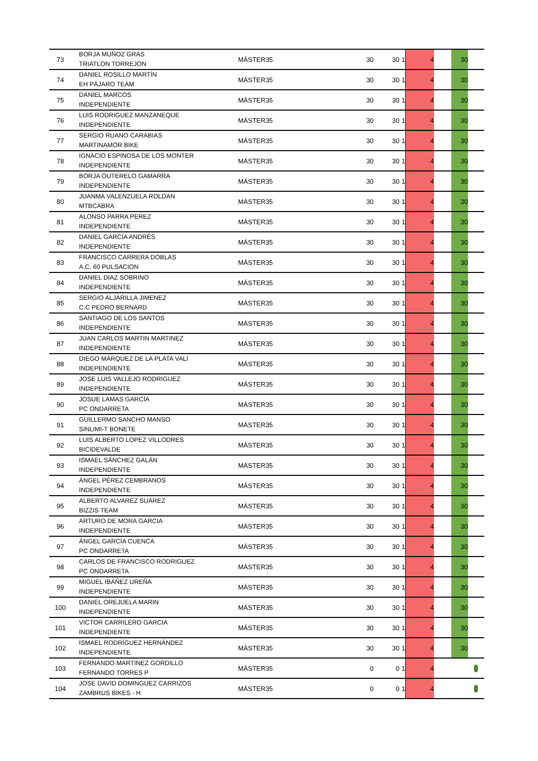| 73 | BORJA MUÑOZ GRAS TRIATLON TORREJON | MÁSTER35 | 30 | 30 | 1 | 4 | | 30 | |
| 74 | DANIEL ROSILLO MARTÍN EH PÁJARO TEAM | MÁSTER35 | 30 | 30 | 1 | 4 | | 30 | |
| 75 | DANIEL MARCOS INDEPENDIENTE | MÁSTER35 | 30 | 30 | 1 | 4 | | 30 | |
| 76 | LUIS RODRIGUEZ MANZANEQUE INDEPENDIENTE | MÁSTER35 | 30 | 30 | 1 | 4 | | 30 | |
| 77 | SERGIO RUANO CARABIAS MARTINAMOR BIKE | MÁSTER35 | 30 | 30 | 1 | 4 | | 30 | |
| 78 | IGNACIO ESPINOSA DE LOS MONTER INDEPENDIENTE | MÁSTER35 | 30 | 30 | 1 | 4 | | 30 | |
| 79 | BORJA OUTERELO GAMARRA INDEPENDIENTE | MÁSTER35 | 30 | 30 | 1 | 4 | | 30 | |
| 80 | JUANMA VALENZUELA ROLDAN MTBCABRA | MÁSTER35 | 30 | 30 | 1 | 4 | | 30 | |
| 81 | ALONSO PARRA PEREZ INDEPENDIENTE | MÁSTER35 | 30 | 30 | 1 | 4 | | 30 | |
| 82 | DANIEL GARCÍA ANDRÉS INDEPENDIENTE | MÁSTER35 | 30 | 30 | 1 | 4 | | 30 | |
| 83 | FRANCISCO CARRERA DOBLAS A.C. 60 PULSACION | MÁSTER35 | 30 | 30 | 1 | 4 | | 30 | |
| 84 | DANIEL DIAZ SOBRINO INDEPENDIENTE | MÁSTER35 | 30 | 30 | 1 | 4 | | 30 | |
| 85 | SERGIO ALJARILLA JIMENEZ C.C PEDRO BERNARD | MÁSTER35 | 30 | 30 | 1 | 4 | | 30 | |
| 86 | SANTIAGO DE LOS SANTOS INDEPENDIENTE | MÁSTER35 | 30 | 30 | 1 | 4 | | 30 | |
| 87 | JUAN CARLOS MARTIN MARTINEZ INDEPENDIENTE | MÁSTER35 | 30 | 30 | 1 | 4 | | 30 | |
| 88 | DIEGO MÁRQUEZ DE LA PLATA VALI INDEPENDIENTE | MÁSTER35 | 30 | 30 | 1 | 4 | | 30 | |
| 89 | JOSE LUIS VALLEJO RODRIGUEZ INDEPENDIENTE | MÁSTER35 | 30 | 30 | 1 | 4 | | 30 | |
| 90 | JOSUE LAMAS GARCÍA PC ONDARRETA | MÁSTER35 | 30 | 30 | 1 | 4 | | 30 | |
| 91 | GUILLERMO SANCHO MANSO SINLIMI-T BONETE | MÁSTER35 | 30 | 30 | 1 | 4 | | 30 | |
| 92 | LUIS ALBERTO LOPEZ VILLODRES BICIDEVALDE | MÁSTER35 | 30 | 30 | 1 | 4 | | 30 | |
| 93 | ISMAEL SÁNCHEZ GALÁN INDEPENDIENTE | MÁSTER35 | 30 | 30 | 1 | 4 | | 30 | |
| 94 | ÁNGEL PÉREZ CEMBRANOS INDEPENDIENTE | MÁSTER35 | 30 | 30 | 1 | 4 | | 30 | |
| 95 | ALBERTO ALVAREZ SUAREZ BIZZIS TEAM | MÁSTER35 | 30 | 30 | 1 | 4 | | 30 | |
| 96 | ARTURO DE MORA GARCIA INDEPENDIENTE | MÁSTER35 | 30 | 30 | 1 | 4 | | 30 | |
| 97 | ÁNGEL GARCÍA CUENCA PC ONDARRETA | MÁSTER35 | 30 | 30 | 1 | 4 | | 30 | |
| 98 | CARLOS DE FRANCISCO RODRIGUEZ PC ONDARRETA | MÁSTER35 | 30 | 30 | 1 | 4 | | 30 | |
| 99 | MIGUEL IBAÑEZ UREÑA INDEPENDIENTE | MÁSTER35 | 30 | 30 | 1 | 4 | | 30 | |
| 100 | DANIEL OREJUELA MARIN INDEPENDIENTE | MÁSTER35 | 30 | 30 | 1 | 4 | | 30 | |
| 101 | VICTOR CARRILERO GARCIA INDEPENDIENTE | MÁSTER35 | 30 | 30 | 1 | 4 | | 30 | |
| 102 | ISMAEL RODRÍGUEZ HERNÁNDEZ INDEPENDIENTE | MÁSTER35 | 30 | 30 | 1 | 4 | | 30 | |
| 103 | FERNANDO MARTINEZ GORDILLO FERNANDO TORRES P | MÁSTER35 | 0 | 0 | 1 | 4 | | | 0 |
| 104 | JOSE DAVID DOMINGUEZ CARRIZOS ZAMBRUS BIKES - H | MÁSTER35 | 0 | 0 | 1 | 4 | | | 0 |